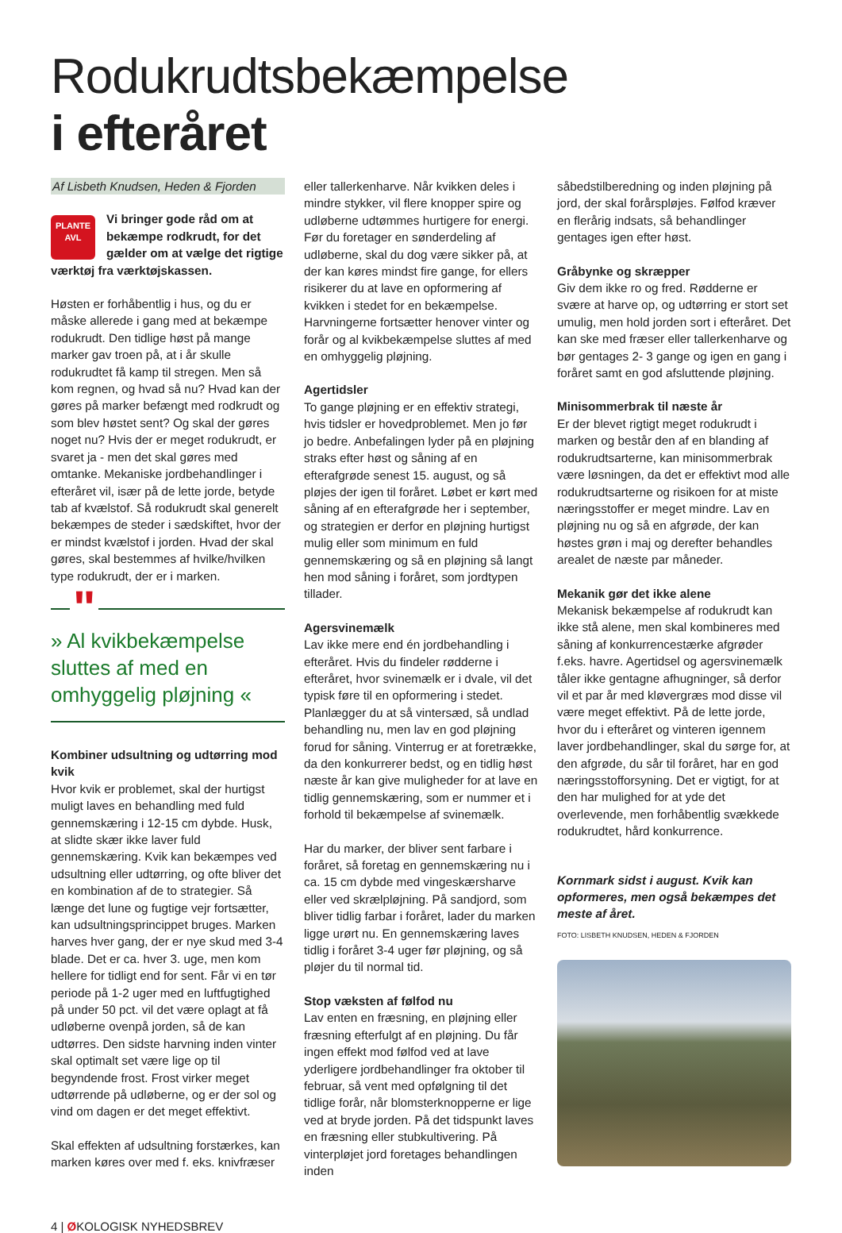Rodukrudtsbekæmpelse
i efteråret
Af Lisbeth Knudsen, Heden & Fjorden
PLANTE
AVL
Vi bringer gode råd om at bekæmpe rodkrudt, for det gælder om at vælge det rigtige værktøj fra værktøjskassen.
Høsten er forhåbentlig i hus, og du er måske allerede i gang med at bekæmpe rodukrudt. Den tidlige høst på mange marker gav troen på, at i år skulle rodukrudtet få kamp til stregen. Men så kom regnen, og hvad så nu? Hvad kan der gøres på marker befængt med rodkrudt og som blev høstet sent? Og skal der gøres noget nu? Hvis der er meget rodukrudt, er svaret ja - men det skal gøres med omtanke. Mekaniske jordbehandlinger i efteråret vil, især på de lette jorde, betyde tab af kvælstof. Så rodukrudt skal generelt bekæmpes de steder i sædskiftet, hvor der er mindst kvælstof i jorden. Hvad der skal gøres, skal bestemmes af hvilke/hvilken type rodukrudt, der er i marken.
" » Al kvikbekæmpelse sluttes af med en omhyggelig pløjning «
Kombiner udsultning og udtørring mod kvik
Hvor kvik er problemet, skal der hurtigst muligt laves en behandling med fuld gennemskæring i 12-15 cm dybde. Husk, at slidte skær ikke laver fuld gennemskæring. Kvik kan bekæmpes ved udsultning eller udtørring, og ofte bliver det en kombination af de to strategier. Så længe det lune og fugtige vejr fortsætter, kan udsultningsprincippet bruges. Marken harves hver gang, der er nye skud med 3-4 blade. Det er ca. hver 3. uge, men kom hellere for tidligt end for sent. Får vi en tør periode på 1-2 uger med en luftfugtighed på under 50 pct. vil det være oplagt at få udløberne ovenpå jorden, så de kan udtørres. Den sidste harvning inden vinter skal optimalt set være lige op til begyndende frost. Frost virker meget udtørrende på udløberne, og er der sol og vind om dagen er det meget effektivt.
Skal effekten af udsultning forstærkes, kan marken køres over med f. eks. knivfræser
eller tallerkenharve. Når kvikken deles i mindre stykker, vil flere knopper spire og udløberne udtømmes hurtigere for energi. Før du foretager en sønderdeling af udløberne, skal du dog være sikker på, at der kan køres mindst fire gange, for ellers risikerer du at lave en opformering af kvikken i stedet for en bekæmpelse. Harvningerne fortsætter henover vinter og forår og al kvikbekæmpelse sluttes af med en omhyggelig pløjning.
Agertidsler
To gange pløjning er en effektiv strategi, hvis tidsler er hovedproblemet. Men jo før jo bedre. Anbefalingen lyder på en pløjning straks efter høst og såning af en efterafgrøde senest 15. august, og så pløjes der igen til foråret. Løbet er kørt med såning af en efterafgrøde her i september, og strategien er derfor en pløjning hurtigst mulig eller som minimum en fuld gennemskæring og så en pløjning så langt hen mod såning i foråret, som jordtypen tillader.
Agersvinemælk
Lav ikke mere end én jordbehandling i efteråret. Hvis du findeler rødderne i efteråret, hvor svinemælk er i dvale, vil det typisk føre til en opformering i stedet. Planlægger du at så vintersæd, så undlad behandling nu, men lav en god pløjning forud for såning. Vinterrug er at foretrække, da den konkurrerer bedst, og en tidlig høst næste år kan give muligheder for at lave en tidlig gennemskæring, som er nummer et i forhold til bekæmpelse af svinemælk.
Har du marker, der bliver sent farbare i foråret, så foretag en gennemskæring nu i ca. 15 cm dybde med vingeskærsharve eller ved skrælpløjning. På sandjord, som bliver tidlig farbar i foråret, lader du marken ligge urørt nu. En gennemskæring laves tidlig i foråret 3-4 uger før pløjning, og så pløjer du til normal tid.
Stop væksten af følfod nu
Lav enten en fræsning, en pløjning eller fræsning efterfulgt af en pløjning. Du får ingen effekt mod følfod ved at lave yderligere jordbehandlinger fra oktober til februar, så vent med opfølgning til det tidlige forår, når blomsterknopperne er lige ved at bryde jorden. På det tidspunkt laves en fræsning eller stubkultivering. På vinterpløjet jord foretages behandlingen inden
såbedstilberedning og inden pløjning på jord, der skal forårspløjes. Følfod kræver en flerårig indsats, så behandlinger gentages igen efter høst.
Gråbynke og skræpper
Giv dem ikke ro og fred. Rødderne er svære at harve op, og udtørring er stort set umulig, men hold jorden sort i efteråret. Det kan ske med fræser eller tallerkenharve og bør gentages 2- 3 gange og igen en gang i foråret samt en god afsluttende pløjning.
Minisommerbrak til næste år
Er der blevet rigtigt meget rodukrudt i marken og består den af en blanding af rodukrudtsarterne, kan minisommerbrak være løsningen, da det er effektivt mod alle rodukrudtsarterne og risikoen for at miste næringsstoffer er meget mindre. Lav en pløjning nu og så en afgrøde, der kan høstes grøn i maj og derefter behandles arealet de næste par måneder.
Mekanik gør det ikke alene
Mekanisk bekæmpelse af rodukrudt kan ikke stå alene, men skal kombineres med såning af konkurrencestærke afgrøder f.eks. havre. Agertidsel og agersvinemælk tåler ikke gentagne afhugninger, så derfor vil et par år med kløvergræs mod disse vil være meget effektivt. På de lette jorde, hvor du i efteråret og vinteren igennem laver jordbehandlinger, skal du sørge for, at den afgrøde, du sår til foråret, har en god næringsstofforsyning. Det er vigtigt, for at den har mulighed for at yde det overlevende, men forhåbentlig svækkede rodukrudtet, hård konkurrence.
Kornmark sidst i august. Kvik kan opformeres, men også bekæmpes det meste af året.
FOTO: LISBETH KNUDSEN, HEDEN & FJORDEN
4 | ØKOLOGISK NYHEDSBREV